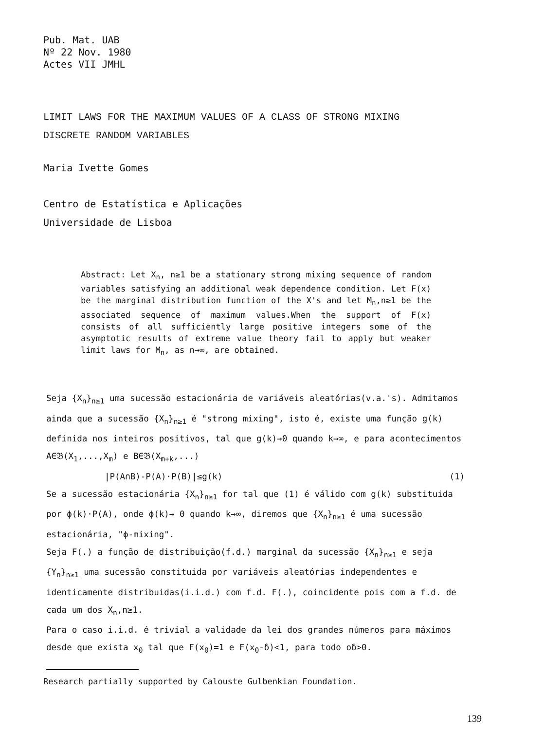Pub. Mat. UAB
Nº 22 Nov. 1980
Actes VII JMHL
LIMIT LAWS FOR THE MAXIMUM VALUES OF A CLASS OF STRONG MIXING
DISCRETE RANDOM VARIABLES
Maria Ivette Gomes
Centro de Estatística e Aplicações
Universidade de Lisboa
Abstract: Let X<sub>n</sub>, n≥1 be a stationary strong mixing sequence of random variables satisfying an additional weak dependence condition. Let F(x) be the marginal distribution function of the X's and let M<sub>n</sub>,n≥1 be the associated sequence of maximum values.When the support of F(x) consists of all sufficiently large positive integers some of the asymptotic results of extreme value theory fail to apply but weaker limit laws for M<sub>n</sub>, as n→∞, are obtained.
Seja {X<sub>n</sub>}<sub>n≥1</sub> uma sucessão estacionária de variáveis aleatórias(v.a.'s). Admitamos ainda que a sucessão {X<sub>n</sub>}<sub>n≥1</sub> é "strong mixing", isto é, existe uma função g(k) definida nos inteiros positivos, tal que g(k)→0 quando k→∞, e para acontecimentos A∈𝔅(X<sub>1</sub>,...,X<sub>m</sub>) e B∈𝔅(X<sub>m+k</sub>,...)
|P(A∩B)-P(A)·P(B)|≤g(k) (1)
Se a sucessão estacionária {X<sub>n</sub>}<sub>n≥1</sub> for tal que (1) é válido com g(k) substituida por ϕ(k)·P(A), onde ϕ(k)→ 0 quando k→∞, diremos que {X<sub>n</sub>}<sub>n≥1</sub> é uma sucessão estacionária, "ϕ-mixing".
Seja F(.) a função de distribuição(f.d.) marginal da sucessão {X<sub>n</sub>}<sub>n≥1</sub> e seja {Y<sub>n</sub>}<sub>n≥1</sub> uma sucessão constituida por variáveis aleatórias independentes e identicamente distribuidas(i.i.d.) com f.d. F(.), coincidente pois com a f.d. de cada um dos X<sub>n</sub>,n≥1.
Para o caso i.i.d. é trivial a validade da lei dos grandes números para máximos desde que exista x<sub>0</sub> tal que F(x<sub>0</sub>)=1 e F(x<sub>0</sub>-δ)<1, para todo oδ>0.
Research partially supported by Calouste Gulbenkian Foundation.
139